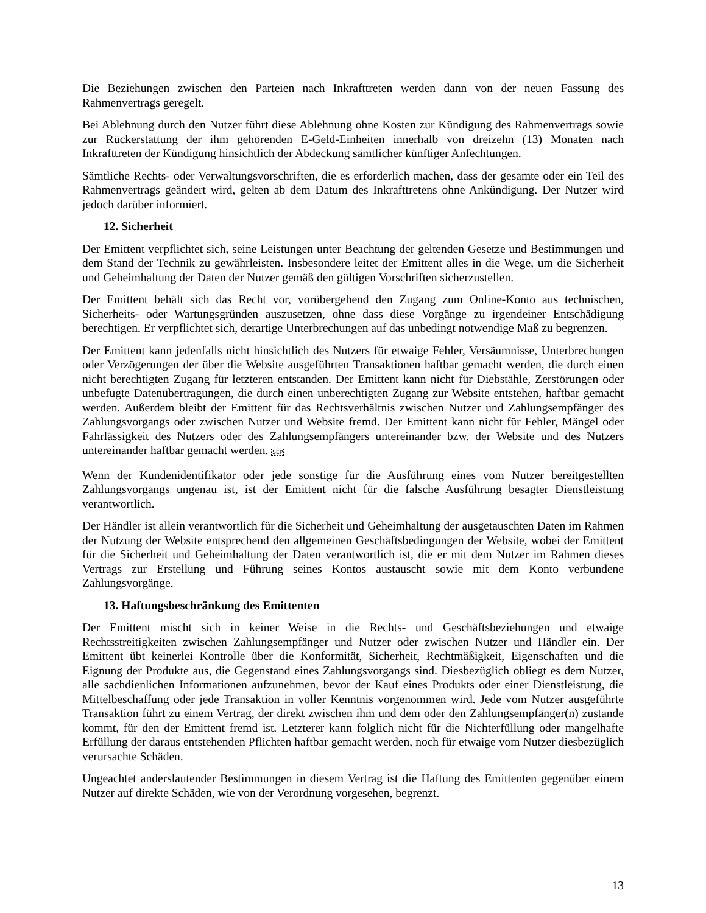Die Beziehungen zwischen den Parteien nach Inkrafttreten werden dann von der neuen Fassung des Rahmenvertrags geregelt.
Bei Ablehnung durch den Nutzer führt diese Ablehnung ohne Kosten zur Kündigung des Rahmenvertrags sowie zur Rückerstattung der ihm gehörenden E-Geld-Einheiten innerhalb von dreizehn (13) Monaten nach Inkrafttreten der Kündigung hinsichtlich der Abdeckung sämtlicher künftiger Anfechtungen.
Sämtliche Rechts- oder Verwaltungsvorschriften, die es erforderlich machen, dass der gesamte oder ein Teil des Rahmenvertrags geändert wird, gelten ab dem Datum des Inkrafttretens ohne Ankündigung. Der Nutzer wird jedoch darüber informiert.
12. Sicherheit
Der Emittent verpflichtet sich, seine Leistungen unter Beachtung der geltenden Gesetze und Bestimmungen und dem Stand der Technik zu gewährleisten. Insbesondere leitet der Emittent alles in die Wege, um die Sicherheit und Geheimhaltung der Daten der Nutzer gemäß den gültigen Vorschriften sicherzustellen.
Der Emittent behält sich das Recht vor, vorübergehend den Zugang zum Online-Konto aus technischen, Sicherheits- oder Wartungsgründen auszusetzen, ohne dass diese Vorgänge zu irgendeiner Entschädigung berechtigen. Er verpflichtet sich, derartige Unterbrechungen auf das unbedingt notwendige Maß zu begrenzen.
Der Emittent kann jedenfalls nicht hinsichtlich des Nutzers für etwaige Fehler, Versäumnisse, Unterbrechungen oder Verzögerungen der über die Website ausgeführten Transaktionen haftbar gemacht werden, die durch einen nicht berechtigten Zugang für letzteren entstanden. Der Emittent kann nicht für Diebstähle, Zerstörungen oder unbefugte Datenübertragungen, die durch einen unberechtigten Zugang zur Website entstehen, haftbar gemacht werden. Außerdem bleibt der Emittent für das Rechtsverhältnis zwischen Nutzer und Zahlungsempfänger des Zahlungsvorgangs oder zwischen Nutzer und Website fremd. Der Emittent kann nicht für Fehler, Mängel oder Fahrlässigkeit des Nutzers oder des Zahlungsempfängers untereinander bzw. der Website und des Nutzers untereinander haftbar gemacht werden. SEP
Wenn der Kundenidentifikator oder jede sonstige für die Ausführung eines vom Nutzer bereitgestellten Zahlungsvorgangs ungenau ist, ist der Emittent nicht für die falsche Ausführung besagter Dienstleistung verantwortlich.
Der Händler ist allein verantwortlich für die Sicherheit und Geheimhaltung der ausgetauschten Daten im Rahmen der Nutzung der Website entsprechend den allgemeinen Geschäftsbedingungen der Website, wobei der Emittent für die Sicherheit und Geheimhaltung der Daten verantwortlich ist, die er mit dem Nutzer im Rahmen dieses Vertrags zur Erstellung und Führung seines Kontos austauscht sowie mit dem Konto verbundene Zahlungsvorgänge.
13. Haftungsbeschränkung des Emittenten
Der Emittent mischt sich in keiner Weise in die Rechts- und Geschäftsbeziehungen und etwaige Rechtsstreitigkeiten zwischen Zahlungsempfänger und Nutzer oder zwischen Nutzer und Händler ein. Der Emittent übt keinerlei Kontrolle über die Konformität, Sicherheit, Rechtmäßigkeit, Eigenschaften und die Eignung der Produkte aus, die Gegenstand eines Zahlungsvorgangs sind. Diesbezüglich obliegt es dem Nutzer, alle sachdienlichen Informationen aufzunehmen, bevor der Kauf eines Produkts oder einer Dienstleistung, die Mittelbeschaffung oder jede Transaktion in voller Kenntnis vorgenommen wird. Jede vom Nutzer ausgeführte Transaktion führt zu einem Vertrag, der direkt zwischen ihm und dem oder den Zahlungsempfänger(n) zustande kommt, für den der Emittent fremd ist. Letzterer kann folglich nicht für die Nichterfüllung oder mangelhafte Erfüllung der daraus entstehenden Pflichten haftbar gemacht werden, noch für etwaige vom Nutzer diesbezüglich verursachte Schäden.
Ungeachtet anderslautender Bestimmungen in diesem Vertrag ist die Haftung des Emittenten gegenüber einem Nutzer auf direkte Schäden, wie von der Verordnung vorgesehen, begrenzt.
13